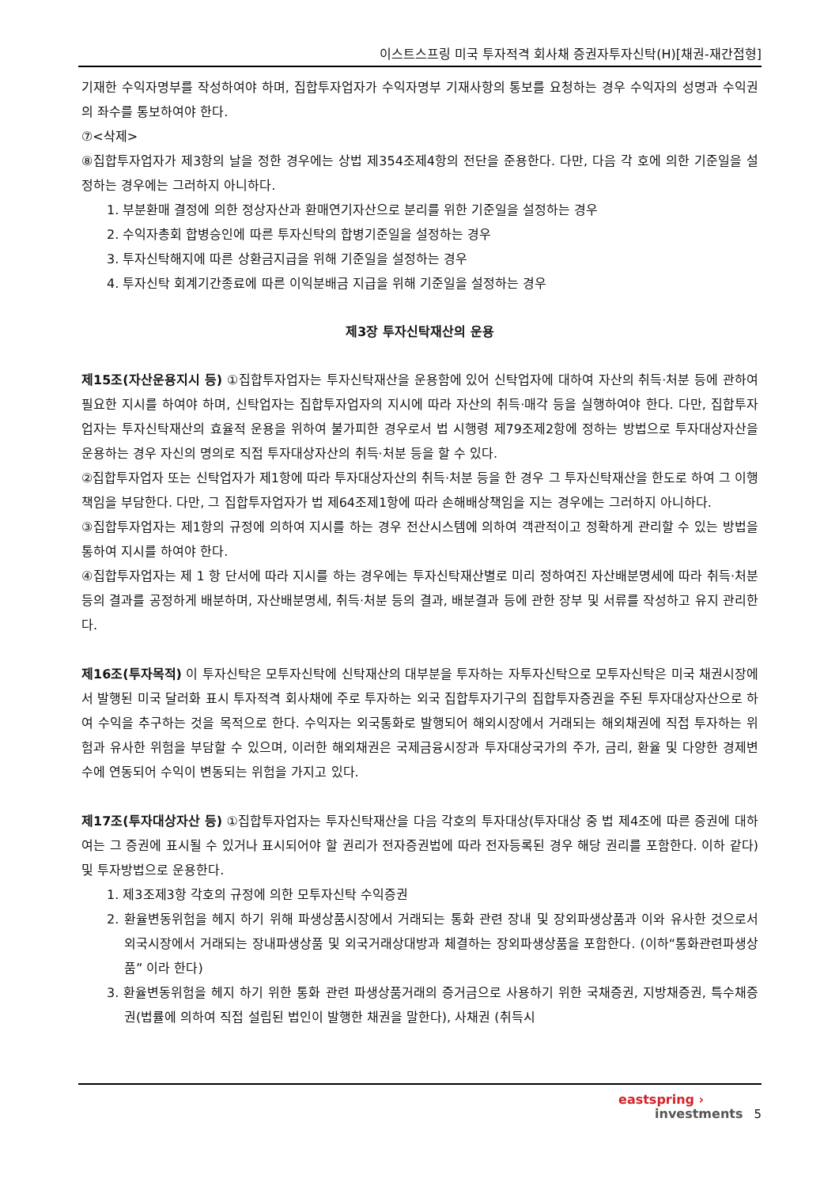이스트스프링 미국 투자적격 회사채 증권자투자신탁(H)[채권-재간접형]
기재한 수익자명부를 작성하여야 하며, 집합투자업자가 수익자명부 기재사항의 통보를 요청하는 경우 수익자의 성명과 수익권의 좌수를 통보하여야 한다.
⑦<삭제>
⑧집합투자업자가 제3항의 날을 정한 경우에는 상법 제354조제4항의 전단을 준용한다. 다만, 다음 각 호에 의한 기준일을 설정하는 경우에는 그러하지 아니하다.
1. 부분환매 결정에 의한 정상자산과 환매연기자산으로 분리를 위한 기준일을 설정하는 경우
2. 수익자총회 합병승인에 따른 투자신탁의 합병기준일을 설정하는 경우
3. 투자신탁해지에 따른 상환금지급을 위해 기준일을 설정하는 경우
4. 투자신탁 회계기간종료에 따른 이익분배금 지급을 위해 기준일을 설정하는 경우
제3장 투자신탁재산의 운용
제15조(자산운용지시 등) ①집합투자업자는 투자신탁재산을 운용함에 있어 신탁업자에 대하여 자산의 취득·처분 등에 관하여 필요한 지시를 하여야 하며, 신탁업자는 집합투자업자의 지시에 따라 자산의 취득·매각 등을 실행하여야 한다. 다만, 집합투자업자는 투자신탁재산의 효율적 운용을 위하여 불가피한 경우로서 법 시행령 제79조제2항에 정하는 방법으로 투자대상자산을 운용하는 경우 자신의 명의로 직접 투자대상자산의 취득·처분 등을 할 수 있다.
②집합투자업자 또는 신탁업자가 제1항에 따라 투자대상자산의 취득·처분 등을 한 경우 그 투자신탁재산을 한도로 하여 그 이행책임을 부담한다. 다만, 그 집합투자업자가 법 제64조제1항에 따라 손해배상책임을 지는 경우에는 그러하지 아니하다.
③집합투자업자는 제1항의 규정에 의하여 지시를 하는 경우 전산시스템에 의하여 객관적이고 정확하게 관리할 수 있는 방법을 통하여 지시를 하여야 한다.
④집합투자업자는 제 1 항 단서에 따라 지시를 하는 경우에는 투자신탁재산별로 미리 정하여진 자산배분명세에 따라 취득·처분 등의 결과를 공정하게 배분하며, 자산배분명세, 취득·처분 등의 결과, 배분결과 등에 관한 장부 및 서류를 작성하고 유지 관리한다.
제16조(투자목적) 이 투자신탁은 모투자신탁에 신탁재산의 대부분을 투자하는 자투자신탁으로 모투자신탁은 미국 채권시장에서 발행된 미국 달러화 표시 투자적격 회사채에 주로 투자하는 외국 집합투자기구의 집합투자증권을 주된 투자대상자산으로 하여 수익을 추구하는 것을 목적으로 한다. 수익자는 외국통화로 발행되어 해외시장에서 거래되는 해외채권에 직접 투자하는 위험과 유사한 위험을 부담할 수 있으며, 이러한 해외채권은 국제금융시장과 투자대상국가의 주가, 금리, 환율 및 다양한 경제변수에 연동되어 수익이 변동되는 위험을 가지고 있다.
제17조(투자대상자산 등) ①집합투자업자는 투자신탁재산을 다음 각호의 투자대상(투자대상 중 법 제4조에 따른 증권에 대하여는 그 증권에 표시될 수 있거나 표시되어야 할 권리가 전자증권법에 따라 전자등록된 경우 해당 권리를 포함한다. 이하 같다) 및 투자방법으로 운용한다.
1. 제3조제3항 각호의 규정에 의한 모투자신탁 수익증권
2. 환율변동위험을 헤지 하기 위해 파생상품시장에서 거래되는 통화 관련 장내 및 장외파생상품과 이와 유사한 것으로서 외국시장에서 거래되는 장내파생상품 및 외국거래상대방과 체결하는 장외파생상품을 포함한다. (이하“통화관련파생상품” 이라 한다)
3. 환율변동위험을 헤지 하기 위한 통화 관련 파생상품거래의 증거금으로 사용하기 위한 국채증권, 지방채증권, 특수채증권(법률에 의하여 직접 설립된 법인이 발행한 채권을 말한다), 사채권 (취득시
eastspring ›
investments
5